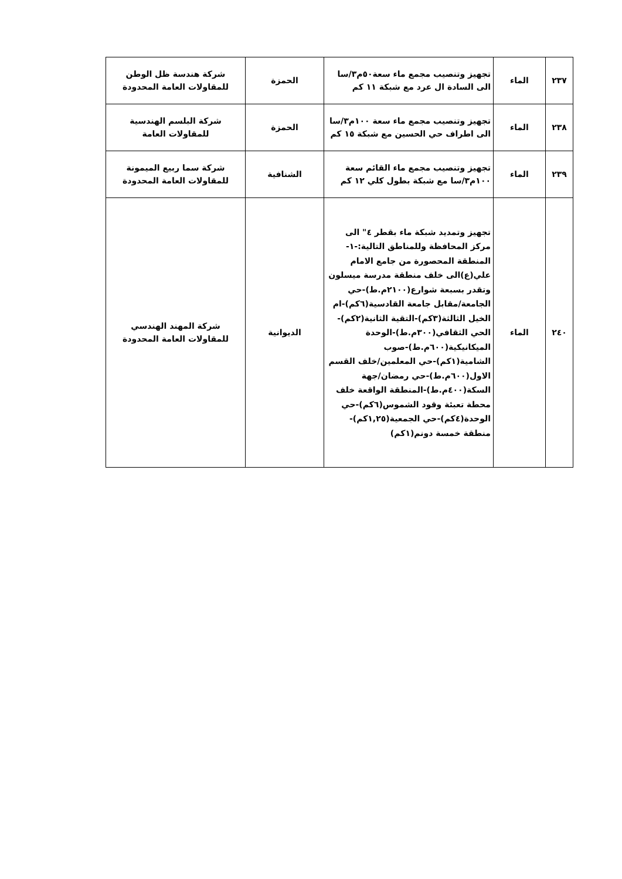| ٢٣٧ | الماء | تجهيز وتنصيب مجمع ماء سعة٥٠م٣/سا الى السادة ال عرد مع شبكة ١١ كم | الحمزة | شركة هندسة ظل الوطن للمقاولات العامة المحدودة |
| ٢٣٨ | الماء | تجهيز وتنصيب مجمع ماء سعة ١٠٠م٣/سا الى اطراف حي الحسين مع شبكة ١٥ كم | الحمزة | شركة البلسم الهندسية للمقاولات العامة |
| ٢٣٩ | الماء | تجهيز وتنصيب مجمع ماء القائم سعة ١٠٠م٣/سا مع شبكة بطول كلي ١٢ كم | الشنافية | شركة سما ربيع الميمونة للمقاولات العامة المحدودة |
| ٢٤٠ | الماء | تجهيز وتمديد شبكة ماء بقطر ٤" الى مركز المحافظة وللمناطق التالية:-١-المنطقة المحصورة من جامع الامام علي(ع)الى خلف منطقة مدرسة ميسلون وتقدر بسبعة شوارع(٢١٠٠م.ط)-حي الجامعة/مقابل جامعة القادسية(٦كم)-ام الخيل الثالثة(٣كم)-التقية الثانية(٢كم)-الحي الثقافي(٣٠٠م.ط)-الوحدة الميكانيكية(٦٠٠م.ط)-صوب الشامية(١كم)-حي المعلمين/خلف القسم الاول(٦٠٠م.ط)-حي رمضان/جهة السكة(٤٠٠م.ط)-المنطقة الواقعة خلف محطة تعبئة وقود الشموس(٦كم)-حي الوحدة(٤كم)-حي الجمعية(١,٢٥كم)-منطقة خمسة دونم(١كم) | الديوانية | شركة المهند الهندسي للمقاولات العامة المحدودة |